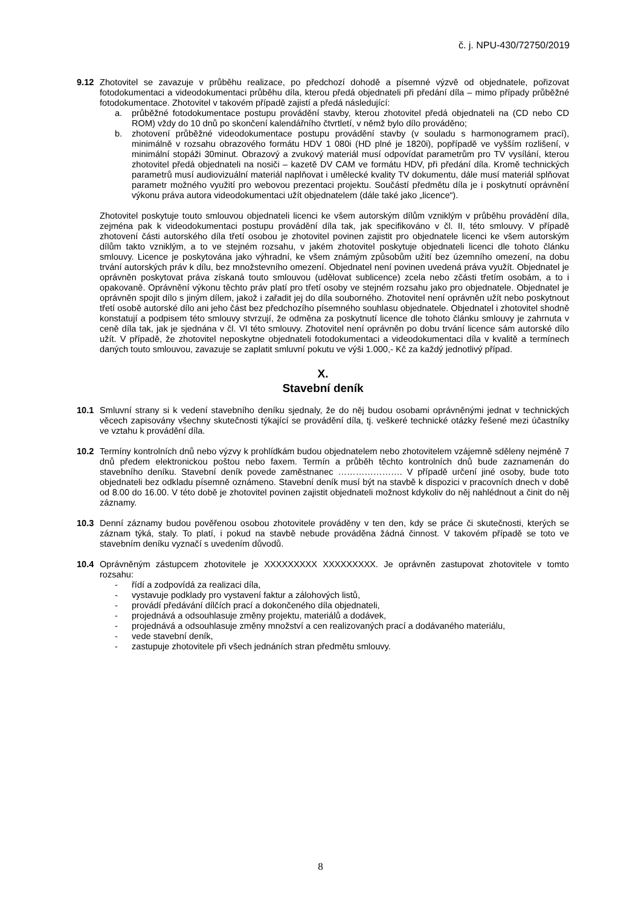č. j. NPU-430/72750/2019
9.12 Zhotovitel se zavazuje v průběhu realizace, po předchozí dohodě a písemné výzvě od objednatele, pořizovat fotodokumentaci a videodokumentaci průběhu díla, kterou předá objednateli při předání díla – mimo případy průběžné fotodokumentace. Zhotovitel v takovém případě zajistí a předá následující:
a. průběžné fotodokumentace postupu provádění stavby, kterou zhotovitel předá objednateli na (CD nebo CD ROM) vždy do 10 dnů po skončení kalendářního čtvrtletí, v němž bylo dílo prováděno;
b. zhotovení průběžné videodokumentace postupu provádění stavby (v souladu s harmonogramem prací), minimálně v rozsahu obrazového formátu HDV 1 080i (HD plné je 1820i), popřípadě ve vyšším rozlišení, v minimální stopáži 30minut. Obrazový a zvukový materiál musí odpovídat parametrům pro TV vysílání, kterou zhotovitel předá objednateli na nosiči – kazetě DV CAM ve formátu HDV, při předání díla. Kromě technických parametrů musí audiovizuální materiál naplňovat i umělecké kvality TV dokumentu, dále musí materiál splňovat parametr možného využití pro webovou prezentaci projektu. Součástí předmětu díla je i poskytnutí oprávnění výkonu práva autora videodokumentaci užít objednatelem (dále také jako „licence“).
Zhotovitel poskytuje touto smlouvou objednateli licenci ke všem autorským dílům vzniklým v průběhu provádění díla, zejména pak k videodokumentaci postupu provádění díla tak, jak specifikováno v čl. II, této smlouvy. V případě zhotovení části autorského díla třetí osobou je zhotovitel povinen zajistit pro objednatele licenci ke všem autorským dílům takto vzniklým, a to ve stejném rozsahu, v jakém zhotovitel poskytuje objednateli licenci dle tohoto článku smlouvy. Licence je poskytována jako výhradní, ke všem známým způsobům užití bez územního omezení, na dobu trvání autorských práv k dílu, bez množstevního omezení. Objednatel není povinen uvedená práva využít. Objednatel je oprávněn poskytovat práva získaná touto smlouvou (udělovat sublicence) zcela nebo zčásti třetím osobám, a to i opakovaně. Oprávnění výkonu těchto práv platí pro třetí osoby ve stejném rozsahu jako pro objednatele. Objednatel je oprávněn spojit dílo s jiným dílem, jakož i zařadit jej do díla souborného. Zhotovitel není oprávněn užít nebo poskytnout třetí osobě autorské dílo ani jeho část bez předchozího písemného souhlasu objednatele. Objednatel i zhotovitel shodně konstatují a podpisem této smlouvy stvrzují, že odměna za poskytnutí licence dle tohoto článku smlouvy je zahrnuta v ceně díla tak, jak je sjednána v čl. VI této smlouvy. Zhotovitel není oprávněn po dobu trvání licence sám autorské dílo užít. V případě, že zhotovitel neposkytne objednateli fotodokumentaci a videodokumentaci díla v kvalitě a termínech daných touto smlouvou, zavazuje se zaplatit smluvní pokutu ve výši 1.000,- Kč za každý jednotlivý případ.
X.
Stavební deník
10.1 Smluvní strany si k vedení stavebního deníku sjednaly, že do něj budou osobami oprávněnými jednat v technických věcech zapisovány všechny skutečnosti týkající se provádění díla, tj. veškeré technické otázky řešené mezi účastníky ve vztahu k provádění díla.
10.2 Termíny kontrolních dnů nebo výzvy k prohlídkám budou objednatelem nebo zhotovitelem vzájemně sděleny nejméně 7 dnů předem elektronickou poštou nebo faxem. Termín a průběh těchto kontrolních dnů bude zaznamenán do stavebního deníku. Stavební deník povede zaměstnanec …………………. V případě určení jiné osoby, bude toto objednateli bez odkladu písemně oznámeno. Stavební deník musí být na stavbě k dispozici v pracovních dnech v době od 8.00 do 16.00. V této době je zhotovitel povinen zajistit objednateli možnost kdykoliv do něj nahlédnout a činit do něj záznamy.
10.3 Denní záznamy budou pověřenou osobou zhotovitele prováděny v ten den, kdy se práce či skutečnosti, kterých se záznam týká, staly. To platí, i pokud na stavbě nebude prováděna žádná činnost. V takovém případě se toto ve stavebním deníku vyznačí s uvedením důvodů.
10.4 Oprávněným zástupcem zhotovitele je XXXXXXXXX XXXXXXXXX. Je oprávněn zastupovat zhotovitele v tomto rozsahu:
- řídí a zodpovídá za realizaci díla,
- vystavuje podklady pro vystavení faktur a zálohových listů,
- provádí předávání dílčích prací a dokončeného díla objednateli,
- projednává a odsouhlasuje změny projektu, materiálů a dodávek,
- projednává a odsouhlasuje změny množství a cen realizovaných prací a dodávaného materiálu,
- vede stavební deník,
- zastupuje zhotovitele při všech jednáních stran předmětu smlouvy.
8